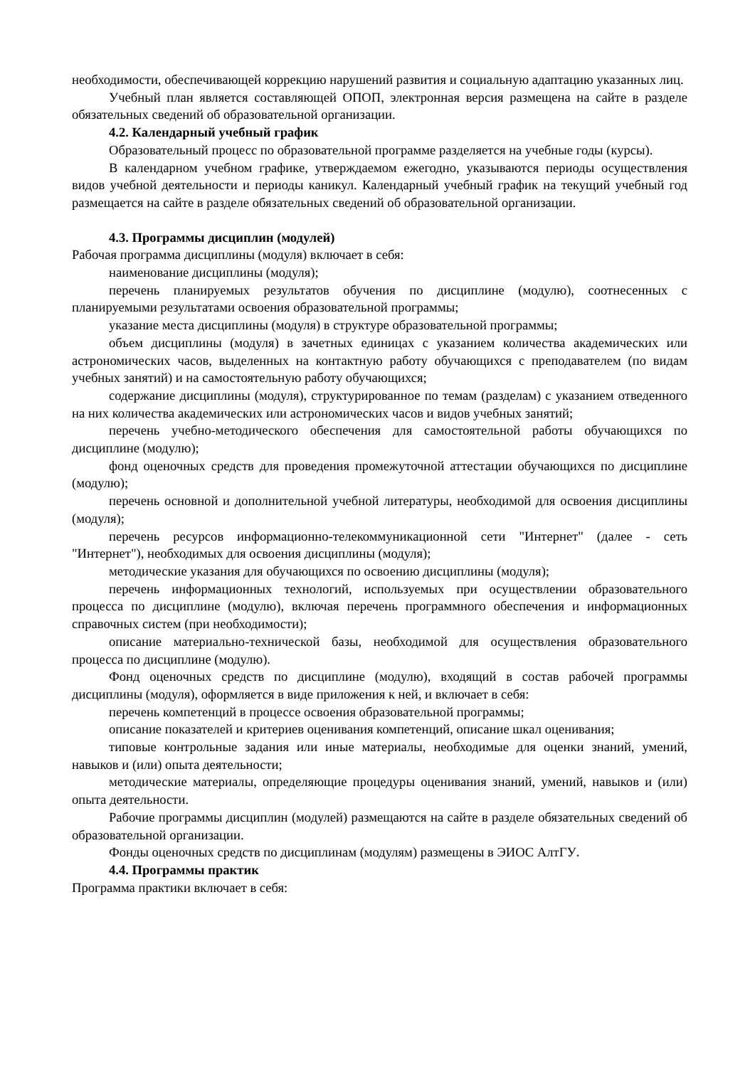необходимости, обеспечивающей коррекцию нарушений развития и социальную адаптацию указанных лиц.
Учебный план является составляющей ОПОП, электронная версия размещена на сайте в разделе обязательных сведений об образовательной организации.
4.2. Календарный учебный график
Образовательный процесс по образовательной программе разделяется на учебные годы (курсы).
В календарном учебном графике, утверждаемом ежегодно, указываются периоды осуществления видов учебной деятельности и периоды каникул. Календарный учебный график на текущий учебный год размещается на сайте в разделе обязательных сведений об образовательной организации.
4.3. Программы дисциплин (модулей)
Рабочая программа дисциплины (модуля) включает в себя:
наименование дисциплины (модуля);
перечень планируемых результатов обучения по дисциплине (модулю), соотнесенных с планируемыми результатами освоения образовательной программы;
указание места дисциплины (модуля) в структуре образовательной программы;
объем дисциплины (модуля) в зачетных единицах с указанием количества академических или астрономических часов, выделенных на контактную работу обучающихся с преподавателем (по видам учебных занятий) и на самостоятельную работу обучающихся;
содержание дисциплины (модуля), структурированное по темам (разделам) с указанием отведенного на них количества академических или астрономических часов и видов учебных занятий;
перечень учебно-методического обеспечения для самостоятельной работы обучающихся по дисциплине (модулю);
фонд оценочных средств для проведения промежуточной аттестации обучающихся по дисциплине (модулю);
перечень основной и дополнительной учебной литературы, необходимой для освоения дисциплины (модуля);
перечень ресурсов информационно-телекоммуникационной сети "Интернет" (далее - сеть "Интернет"), необходимых для освоения дисциплины (модуля);
методические указания для обучающихся по освоению дисциплины (модуля);
перечень информационных технологий, используемых при осуществлении образовательного процесса по дисциплине (модулю), включая перечень программного обеспечения и информационных справочных систем (при необходимости);
описание материально-технической базы, необходимой для осуществления образовательного процесса по дисциплине (модулю).
Фонд оценочных средств по дисциплине (модулю), входящий в состав рабочей программы дисциплины (модуля), оформляется в виде приложения к ней, и включает в себя:
перечень компетенций в процессе освоения образовательной программы;
описание показателей и критериев оценивания компетенций, описание шкал оценивания;
типовые контрольные задания или иные материалы, необходимые для оценки знаний, умений, навыков и (или) опыта деятельности;
методические материалы, определяющие процедуры оценивания знаний, умений, навыков и (или) опыта деятельности.
Рабочие программы дисциплин (модулей) размещаются на сайте в разделе обязательных сведений об образовательной организации.
Фонды оценочных средств по дисциплинам (модулям) размещены в ЭИОС АлтГУ.
4.4. Программы практик
Программа практики включает в себя: